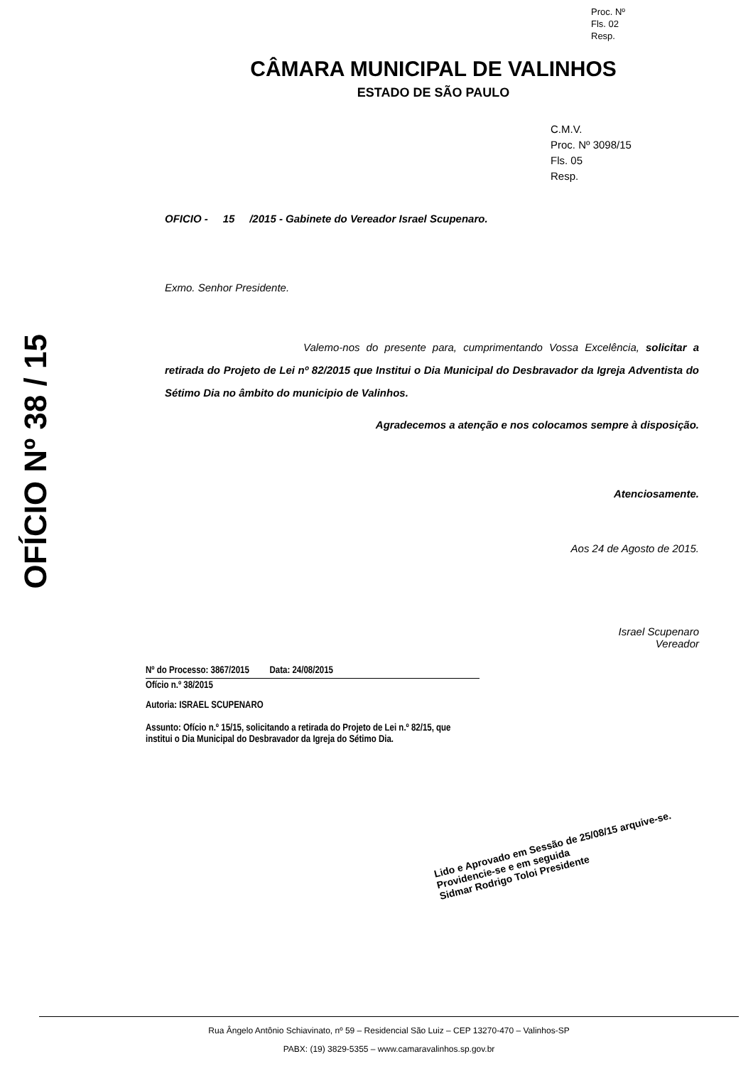Proc. Nº
Fls. 02
Resp.
CÂMARA MUNICIPAL DE VALINHOS
ESTADO DE SÃO PAULO
C.M.V.
Proc. Nº 3098/15
Fls. 05
Resp.
OFÍCIO Nº 38 / 15
OFICIO - 15 /2015 - Gabinete do Vereador Israel Scupenaro.
Exmo. Senhor Presidente.
Valemo-nos do presente para, cumprimentando Vossa Excelência, solicitar a retirada do Projeto de Lei nº 82/2015 que Institui o Dia Municipal do Desbravador da Igreja Adventista do Sétimo Dia no âmbito do municipio de Valinhos.
Agradecemos a atenção e nos colocamos sempre à disposição.
Atenciosamente.
Aos 24 de Agosto de 2015.
Israel Scupenaro
Vereador
Nº do Processo: 3867/2015 Data: 24/08/2015
Ofício n.º 38/2015
Autoria: ISRAEL SCUPENARO
Assunto: Ofício n.º 15/15, solicitando a retirada do Projeto de Lei n.º 82/15, que institui o Dia Municipal do Desbravador da Igreja do Sétimo Dia.
Lido e Aprovado em Sessão de 25/08/15 arquive-se.
Providencie-se e em seguida
Sidmar Rodrigo Toloi Presidente
Rua Ângelo Antônio Schiavinato, nº 59 – Residencial São Luiz – CEP 13270-470 – Valinhos-SP
PABX: (19) 3829-5355 – www.camaravalinhos.sp.gov.br